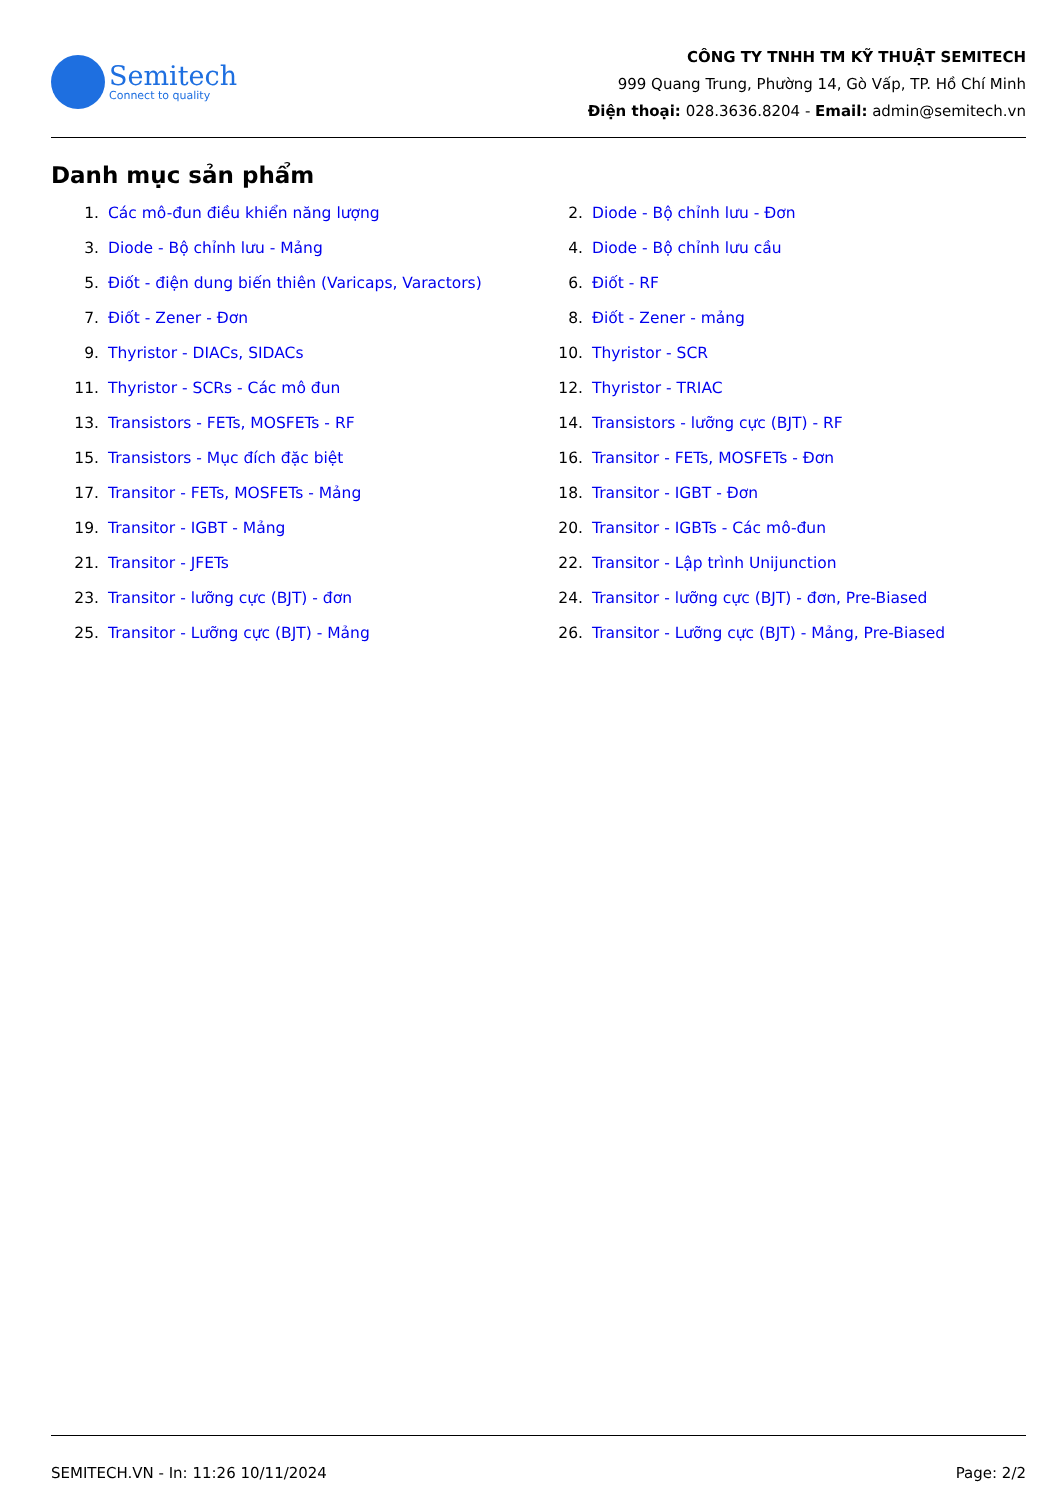Semitech
Connect to quality
CÔNG TY TNHH TM KỸ THUẬT SEMITECH
999 Quang Trung, Phường 14, Gò Vấp, TP. Hồ Chí Minh
Điện thoại: 028.3636.8204 - Email: admin@semitech.vn
Danh mục sản phẩm
1. Các mô-đun điều khiển năng lượng
2. Diode - Bộ chỉnh lưu - Đơn
3. Diode - Bộ chỉnh lưu - Mảng
4. Diode - Bộ chỉnh lưu cầu
5. Điốt - điện dung biến thiên (Varicaps, Varactors)
6. Điốt - RF
7. Điốt - Zener - Đơn
8. Điốt - Zener - mảng
9. Thyristor - DIACs, SIDACs
10. Thyristor - SCR
11. Thyristor - SCRs - Các mô đun
12. Thyristor - TRIAC
13. Transistors - FETs, MOSFETs - RF
14. Transistors - lưỡng cực (BJT) - RF
15. Transistors - Mục đích đặc biệt
16. Transitor - FETs, MOSFETs - Đơn
17. Transitor - FETs, MOSFETs - Mảng
18. Transitor - IGBT - Đơn
19. Transitor - IGBT - Mảng
20. Transitor - IGBTs - Các mô-đun
21. Transitor - JFETs
22. Transitor - Lập trình Unijunction
23. Transitor - lưỡng cực (BJT) - đơn
24. Transitor - lưỡng cực (BJT) - đơn, Pre-Biased
25. Transitor - Lưỡng cực (BJT) - Mảng
26. Transitor - Lưỡng cực (BJT) - Mảng, Pre-Biased
SEMITECH.VN - In: 11:26 10/11/2024 Page: 2/2